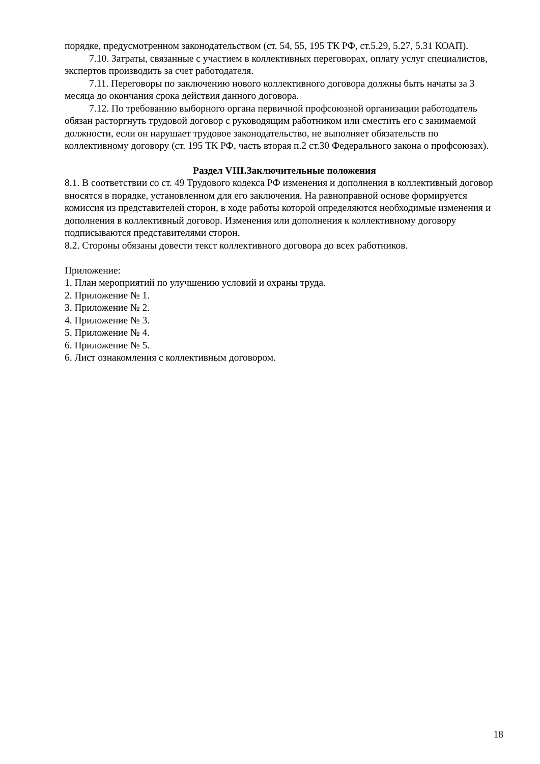порядке, предусмотренном законодательством (ст. 54, 55, 195 ТК РФ, ст.5.29, 5.27, 5.31 КОАП).
7.10. Затраты, связанные с участием в коллективных переговорах, оплату услуг специалистов, экспертов производить за счет работодателя.
7.11. Переговоры по заключению нового коллективного договора должны быть начаты за 3 месяца до окончания срока действия данного договора.
7.12. По требованию выборного органа первичной профсоюзной организации работодатель обязан расторгнуть трудовой договор с руководящим работником или сместить его с занимаемой должности, если он нарушает трудовое законодательство, не выполняет обязательств по коллективному договору (ст. 195 ТК РФ, часть вторая п.2 ст.30 Федерального закона о профсоюзах).
Раздел VIII.Заключительные положения
8.1. В соответствии со ст. 49 Трудового кодекса РФ изменения и дополнения в коллективный договор вносятся в порядке, установленном для его заключения. На равноправной основе формируется комиссия из представителей сторон, в ходе работы которой определяются необходимые изменения и дополнения в коллективный договор. Изменения или дополнения к коллективному договору подписываются представителями сторон.
8.2. Стороны обязаны довести текст коллективного договора до всех работников.
Приложение:
1. План мероприятий по улучшению условий и охраны труда.
2. Приложение № 1.
3. Приложение № 2.
4. Приложение № 3.
5. Приложение № 4.
6. Приложение № 5.
6. Лист ознакомления с коллективным договором.
18